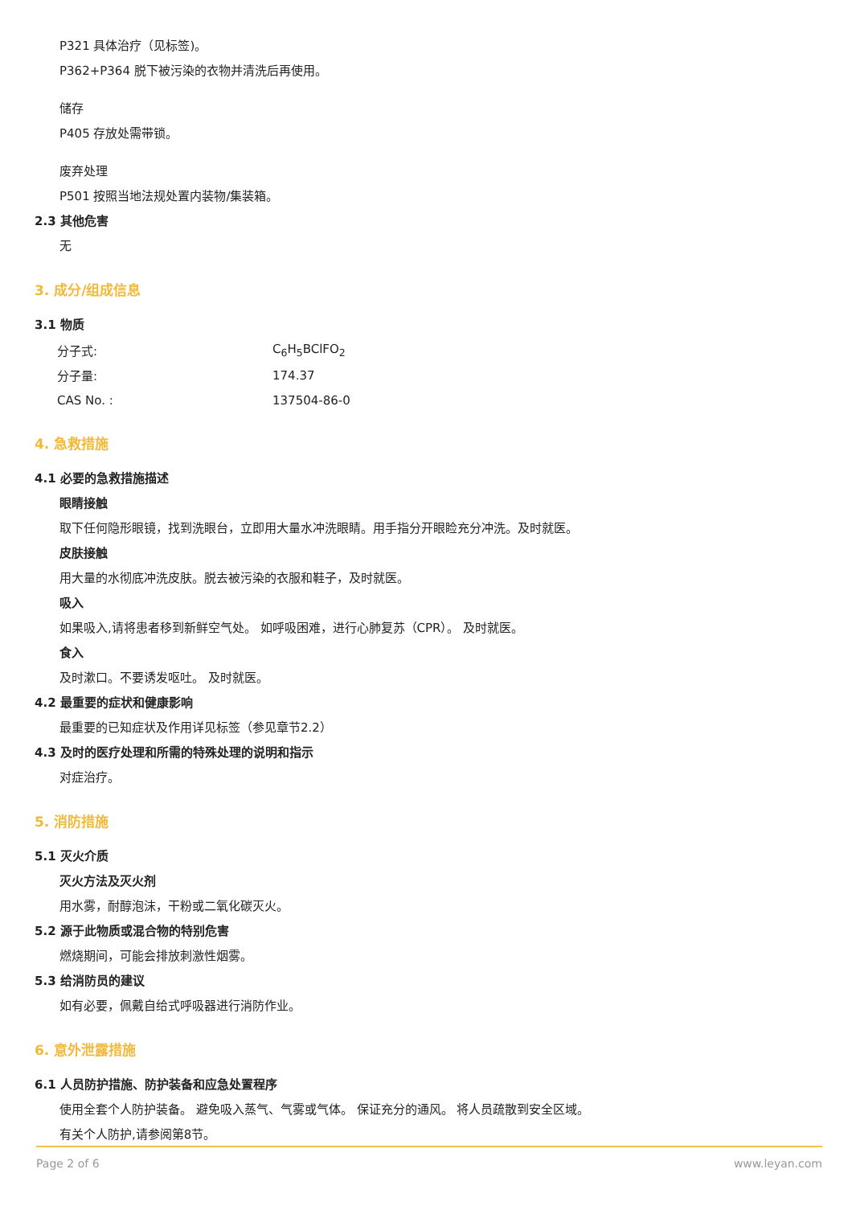P321 具体治疗（见标签)。
P362+P364 脱下被污染的衣物并清洗后再使用。
储存
P405 存放处需带锁。
废弃处理
P501 按照当地法规处置内装物/集装箱。
2.3 其他危害
无
3. 成分/组成信息
3.1 物质
| 分子式: | C<sub>6</sub>H<sub>5</sub>BClFO<sub>2</sub> |
| 分子量: | 174.37 |
| CAS No. : | 137504-86-0 |
4. 急救措施
4.1 必要的急救措施描述
眼睛接触
取下任何隐形眼镜，找到洗眼台，立即用大量水冲洗眼睛。用手指分开眼睑充分冲洗。及时就医。
皮肤接触
用大量的水彻底冲洗皮肤。脱去被污染的衣服和鞋子，及时就医。
吸入
如果吸入,请将患者移到新鲜空气处。 如呼吸困难，进行心肺复苏（CPR）。 及时就医。
食入
及时漱口。不要诱发呕吐。 及时就医。
4.2 最重要的症状和健康影响
最重要的已知症状及作用详见标签（参见章节2.2）
4.3 及时的医疗处理和所需的特殊处理的说明和指示
对症治疗。
5. 消防措施
5.1 灭火介质
灭火方法及灭火剂
用水雾，耐醇泡沫，干粉或二氧化碳灭火。
5.2 源于此物质或混合物的特别危害
燃烧期间，可能会排放刺激性烟雾。
5.3 给消防员的建议
如有必要，佩戴自给式呼吸器进行消防作业。
6. 意外泄露措施
6.1 人员防护措施、防护装备和应急处置程序
使用全套个人防护装备。 避免吸入蒸气、气雾或气体。 保证充分的通风。 将人员疏散到安全区域。
有关个人防护,请参阅第8节。
Page 2 of 6 www.leyan.com